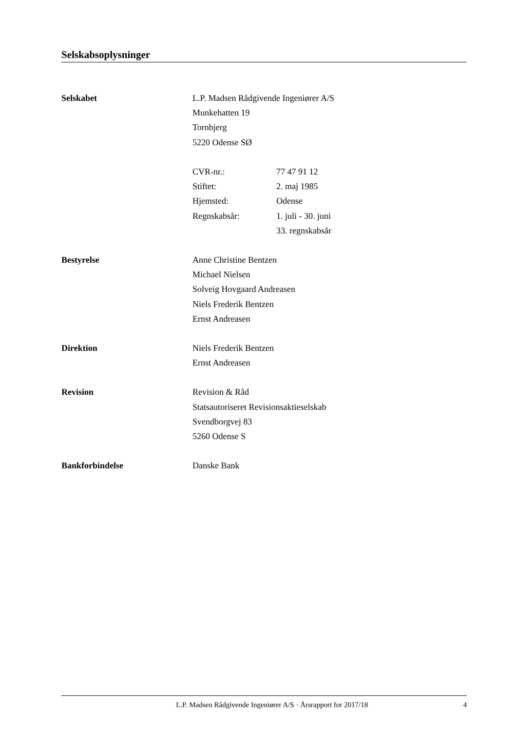Selskabsoplysninger
Selskabet L.P. Madsen Rådgivende Ingeniører A/S
Munkehatten 19
Tornbjerg
5220 Odense SØ
CVR-nr.: 77 47 91 12
Stiftet: 2. maj 1985
Hjemsted: Odense
Regnskabsår: 1. juli - 30. juni
33. regnskabsår
Bestyrelse Anne Christine Bentzen
Michael Nielsen
Solveig Hovgaard Andreasen
Niels Frederik Bentzen
Ernst Andreasen
Direktion Niels Frederik Bentzen
Ernst Andreasen
Revision Revision & Råd
Statsautoriseret Revisionsaktieselskab
Svendborgvej 83
5260 Odense S
Bankforbindelse Danske Bank
L.P. Madsen Rådgivende Ingeniører A/S · Årsrapport for 2017/18
4